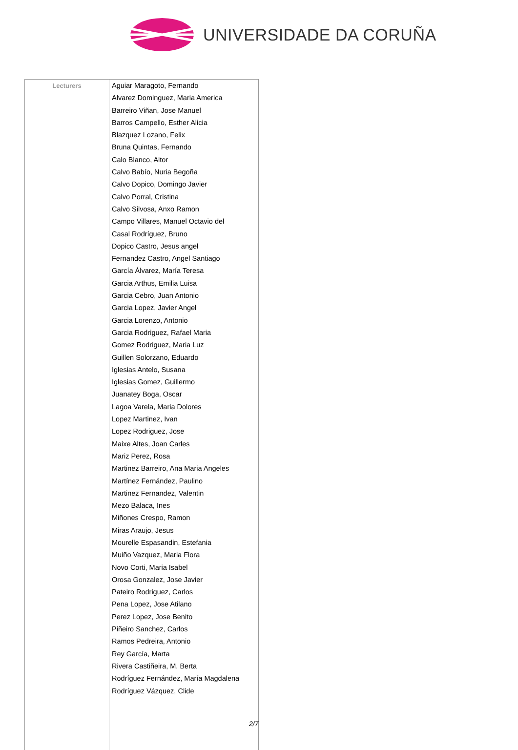UNIVERSIDADE DA CORUÑA
| Lecturers | Aguiar Maragoto, Fernando Alvarez Dominguez, Maria America Barreiro Viñan, Jose Manuel Barros Campello, Esther Alicia Blazquez Lozano, Felix Bruna Quintas, Fernando Calo Blanco, Aitor Calvo Babío, Nuria Begoña Calvo Dopico, Domingo Javier Calvo Porral, Cristina Calvo Silvosa, Anxo Ramon Campo Villares, Manuel Octavio del Casal Rodríguez, Bruno Dopico Castro, Jesus angel Fernandez Castro, Angel Santiago García Álvarez, María Teresa Garcia Arthus, Emilia Luisa Garcia Cebro, Juan Antonio Garcia Lopez, Javier Angel Garcia Lorenzo, Antonio Garcia Rodriguez, Rafael Maria Gomez Rodriguez, Maria Luz Guillen Solorzano, Eduardo Iglesias Antelo, Susana Iglesias Gomez, Guillermo Juanatey Boga, Oscar Lagoa Varela, Maria Dolores Lopez Martinez, Ivan Lopez Rodriguez, Jose Maixe Altes, Joan Carles Mariz Perez, Rosa Martinez Barreiro, Ana Maria Angeles Martínez Fernández, Paulino Martinez Fernandez, Valentin Mezo Balaca, Ines Miñones Crespo, Ramon Miras Araujo, Jesus Mourelle Espasandin, Estefania Muiño Vazquez, Maria Flora Novo Corti, Maria Isabel Orosa Gonzalez, Jose Javier Pateiro Rodriguez, Carlos Pena Lopez, Jose Atilano Perez Lopez, Jose Benito Piñeiro Sanchez, Carlos Ramos Pedreira, Antonio Rey García, Marta Rivera Castiñeira, M. Berta Rodríguez Fernández, María Magdalena Rodríguez Vázquez, Clide |
2/7